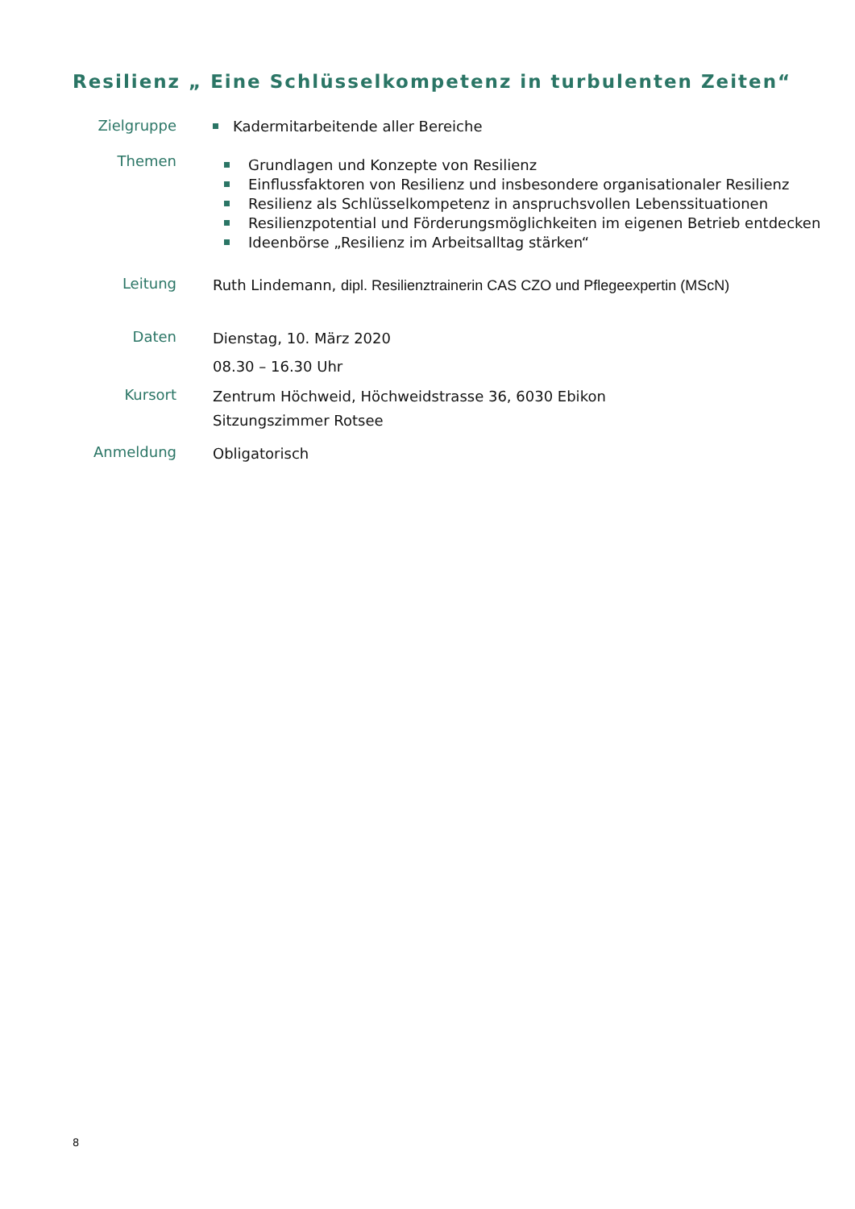Resilienz „ Eine Schlüsselkompetenz in turbulenten Zeiten“
Zielgruppe
Kadermitarbeitende aller Bereiche
Themen
Grundlagen und Konzepte von Resilienz
Einflussfaktoren von Resilienz und insbesondere organisationaler Resilienz
Resilienz als Schlüsselkompetenz in anspruchsvollen Lebenssituationen
Resilienzpotential und Förderungsmöglichkeiten im eigenen Betrieb entdecken
Ideenbörse „Resilienz im Arbeitsalltag stärken“
Leitung
Ruth Lindemann, dipl. Resilienztrainerin CAS CZO und Pflegeexpertin (MScN)
Daten
Dienstag, 10. März 2020
08.30 – 16.30 Uhr
Kursort
Zentrum Höchweid, Höchweidstrasse 36, 6030 Ebikon
Sitzungszimmer Rotsee
Anmeldung
Obligatorisch
8